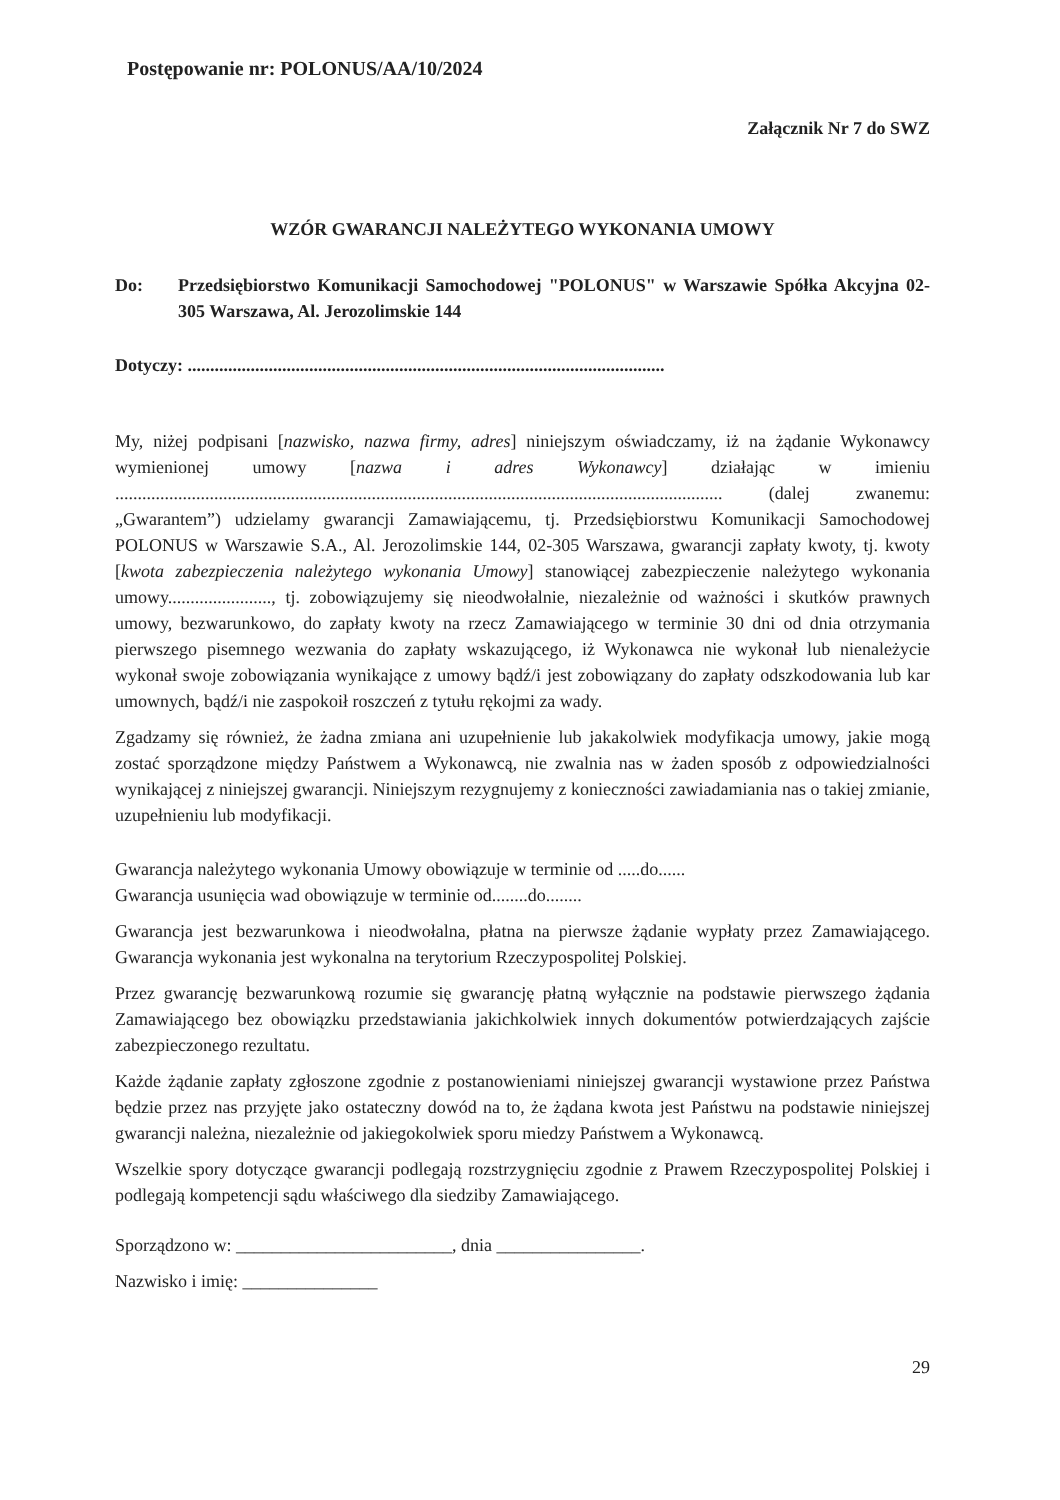Postępowanie nr: POLONUS/AA/10/2024
Załącznik Nr 7 do SWZ
WZÓR GWARANCJI NALEŻYTEGO WYKONANIA UMOWY
Do: Przedsiębiorstwo Komunikacji Samochodowej "POLONUS" w Warszawie Spółka Akcyjna 02-305 Warszawa, Al. Jerozolimskie 144
Dotyczy: ..........................................................................................................
My, niżej podpisani [nazwisko, nazwa firmy, adres] niniejszym oświadczamy, iż na żądanie Wykonawcy wymienionej umowy [nazwa i adres Wykonawcy] działając w imieniu ....................................................................................................................................... (dalej zwanemu: „Gwarantem”) udzielamy gwarancji Zamawiającemu, tj. Przedsiębiorstwu Komunikacji Samochodowej POLONUS w Warszawie S.A., Al. Jerozolimskie 144, 02-305 Warszawa, gwarancji zapłaty kwoty, tj. kwoty [kwota zabezpieczenia należytego wykonania Umowy] stanowiącej zabezpieczenie należytego wykonania umowy......................., tj. zobowiązujemy się nieodwołalnie, niezależnie od ważności i skutków prawnych umowy, bezwarunkowo, do zapłaty kwoty na rzecz Zamawiającego w terminie 30 dni od dnia otrzymania pierwszego pisemnego wezwania do zapłaty wskazującego, iż Wykonawca nie wykonał lub nienależycie wykonał swoje zobowiązania wynikające z umowy bądź/i jest zobowiązany do zapłaty odszkodowania lub kar umownych, bądź/i nie zaspokoił roszczeń z tytułu rękojmi za wady.
Zgadzamy się również, że żadna zmiana ani uzupełnienie lub jakakolwiek modyfikacja umowy, jakie mogą zostać sporządzone między Państwem a Wykonawcą, nie zwalnia nas w żaden sposób z odpowiedzialności wynikającej z niniejszej gwarancji. Niniejszym rezygnujemy z konieczności zawiadamiania nas o takiej zmianie, uzupełnieniu lub modyfikacji.
Gwarancja należytego wykonania Umowy obowiązuje w terminie od .....do......
Gwarancja usunięcia wad obowiązuje w terminie od........do........
Gwarancja jest bezwarunkowa i nieodwołalna, płatna na pierwsze żądanie wypłaty przez Zamawiającego. Gwarancja wykonania jest wykonalna na terytorium Rzeczypospolitej Polskiej.
Przez gwarancję bezwarunkową rozumie się gwarancję płatną wyłącznie na podstawie pierwszego żądania Zamawiającego bez obowiązku przedstawiania jakichkolwiek innych dokumentów potwierdzających zajście zabezpieczonego rezultatu.
Każde żądanie zapłaty zgłoszone zgodnie z postanowieniami niniejszej gwarancji wystawione przez Państwa będzie przez nas przyjęte jako ostateczny dowód na to, że żądana kwota jest Państwu na podstawie niniejszej gwarancji należna, niezależnie od jakiegokolwiek sporu miedzy Państwem a Wykonawcą.
Wszelkie spory dotyczące gwarancji podlegają rozstrzygnięciu zgodnie z Prawem Rzeczypospolitej Polskiej i podlegają kompetencji sądu właściwego dla siedziby Zamawiającego.
Sporządzono w: ________________________, dnia ________________.
Nazwisko i imię: _______________
29